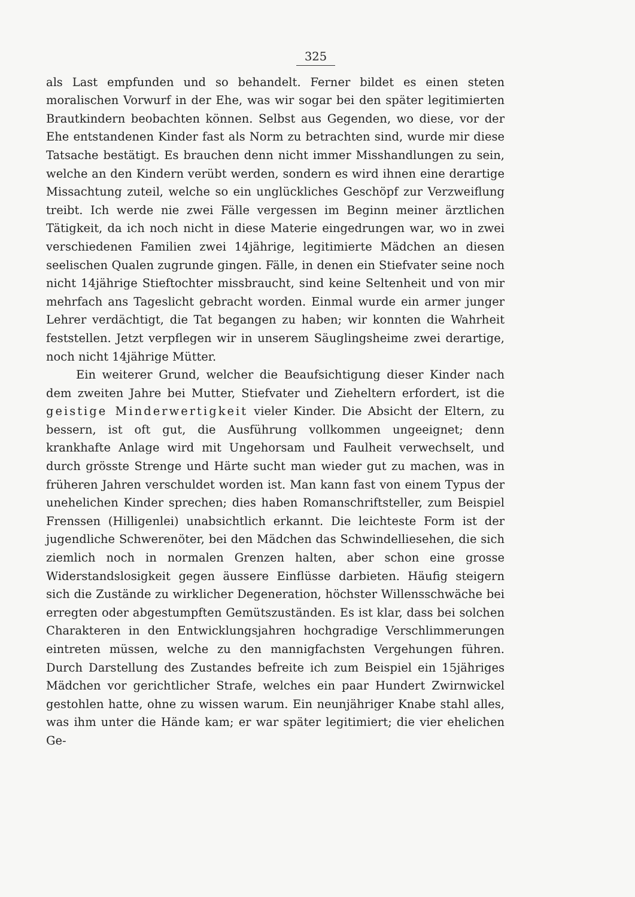325
als Last empfunden und so behandelt. Ferner bildet es einen steten moralischen Vorwurf in der Ehe, was wir sogar bei den später legitimierten Brautkindern beobachten können. Selbst aus Gegenden, wo diese, vor der Ehe entstandenen Kinder fast als Norm zu betrachten sind, wurde mir diese Tatsache bestätigt. Es brauchen denn nicht immer Misshandlungen zu sein, welche an den Kindern verübt werden, sondern es wird ihnen eine derartige Missachtung zuteil, welche so ein unglückliches Geschöpf zur Verzweiflung treibt. Ich werde nie zwei Fälle vergessen im Beginn meiner ärztlichen Tätigkeit, da ich noch nicht in diese Materie eingedrungen war, wo in zwei verschiedenen Familien zwei 14jährige, legitimierte Mädchen an diesen seelischen Qualen zugrunde gingen. Fälle, in denen ein Stiefvater seine noch nicht 14jährige Stieftochter missbraucht, sind keine Seltenheit und von mir mehrfach ans Tageslicht gebracht worden. Einmal wurde ein armer junger Lehrer verdächtigt, die Tat begangen zu haben; wir konnten die Wahrheit feststellen. Jetzt verpflegen wir in unserem Säuglingsheime zwei derartige, noch nicht 14jährige Mütter.
Ein weiterer Grund, welcher die Beaufsichtigung dieser Kinder nach dem zweiten Jahre bei Mutter, Stiefvater und Zieheltern erfordert, ist die geistige Minderwertigkeit vieler Kinder. Die Absicht der Eltern, zu bessern, ist oft gut, die Ausführung vollkommen ungeeignet; denn krankhafte Anlage wird mit Ungehorsam und Faulheit verwechselt, und durch grösste Strenge und Härte sucht man wieder gut zu machen, was in früheren Jahren verschuldet worden ist. Man kann fast von einem Typus der unehelichen Kinder sprechen; dies haben Romanschriftsteller, zum Beispiel Frenssen (Hilligenlei) unabsichtlich erkannt. Die leichteste Form ist der jugendliche Schwerenöter, bei den Mädchen das Schwindelliesehen, die sich ziemlich noch in normalen Grenzen halten, aber schon eine grosse Widerstandslosigkeit gegen äussere Einflüsse darbieten. Häufig steigern sich die Zustände zu wirklicher Degeneration, höchster Willensschwäche bei erregten oder abgestumpften Gemütszuständen. Es ist klar, dass bei solchen Charakteren in den Entwicklungsjahren hochgradige Verschlimmerungen eintreten müssen, welche zu den mannigfachsten Vergehungen führen. Durch Darstellung des Zustandes befreite ich zum Beispiel ein 15jähriges Mädchen vor gerichtlicher Strafe, welches ein paar Hundert Zwirnwickel gestohlen hatte, ohne zu wissen warum. Ein neunjähriger Knabe stahl alles, was ihm unter die Hände kam; er war später legitimiert; die vier ehelichen Ge-